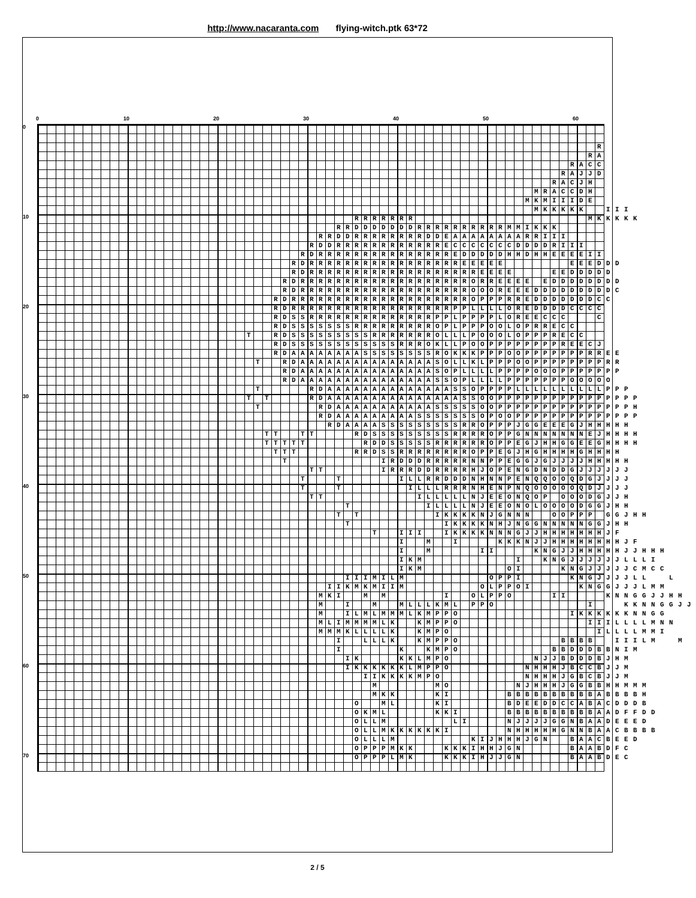http://www.nacaranta.com flying-witch.ptk 63*72
0 10 20 30 40 50 60
0
10
20
30
40
50
60
70
R
RA
RACC
RAJJD
RACJH
MRACCDH
MKMIIIDE
MKKKKK III
RRRRRRR MKKKKK
RRDDDDDDDRRRRRRRRRRMMIKKK
RRDDRRRRRRRRDDEAAAAAAAARRIII
RDDRRRRRRRRRRRRECCCCCCCDDDDRIII
RDRRRRRRRRRRRRRRREDDDDDHHDHHEEEEII
RDRRRRRRRRRRRRRRRRREEEEE EEEDDD
RDRRRRRRRRRRRRRRRRRRREEEE EEDDDDD
RDRRRRRRRRRRRRRRRRRRRORREEEE EDDDDDDDD
RDRRRRRRRRRRRRRRRRRRROOOREEEDDDDDDDDDC
RDRRRRRRRRRRRRRRRRRRRROPPPRREDDDDDDDCC
RDRRRRRRRRRRRRRRRRRRPPLLLLOREDDDDCCCC
RDSSRRRRRRRRRRRRRRPPLPPPPLOREECCC C
RDSSSSSSSRRRRRRRRROPLPPPOOLOPRRECC
T RDSSSSSSSSSRRRRRRROLLLPOOOLOPPPRECC
RDSSSSSSSSSSSSRRROKLLPOOPPPPPPPPREECJ
RDAAAAAAAASSSSSSSSROKKKPPPOOPPPPPPPRREE
T RDAAAAAAAAAAAAAAASOLLKLPPPOOPPPPPPPPRR
RDAAAAAAAAAAAAAAASOPLLLLPPPPOOOPPPPPPP
RDAAAAAAAAAAAAAAASSOPLLLLPPPPPPPOOOOO
T RDAAAAAAAAAAAAAASSOPPPPLLLLLLLLLLPPP
T T RDAAAAAAAAAAAAAAASSOOPPPPPPPPPPPPPPPP
T RDAAAAAAAAAAASSSSSOOPPPPPPPPPPPPPPPH
RDAAAAAAAAASSSSSSSOPOOPPPPPPPPPPPPPP
RDAAAASSSSSSSSSRROPPPJGGEEEGJHHHHH
TT TT RDSSSSSSSSSRRRROPPGNNNNNNNEJHHHH
TTTTT RDDSSSSSRRRRRROPPEGJHHGGEEGHHHH
TTT RRDSSRRRRRRRROPPEGJHGHHHHGHHHH
T IRDDDRRRRRNNPPEGGJGJJJJHHHHH
TT IRRRDDRRRRHJOPENGDNDDGJJJJJJ
T T ILLRRDDDNHNNPENQQOOQDGJJJJ
T T ILLLRRRNHENPNQOOOOOQDJJJJ
TT ILLLLLNJEEONQOP OOODGJJH
T ILLLLNJEEONOLOOOODGGJHH
T T IKKKKNJGNNN OOPPP GGJHH
T IKKKKNHJNGGNNNNNGGJHH
T III IKKKKNNNGJJHHHHHHHJF
I M I KKKNJJHHHHHHHHJF
I M II KNGJJHHHHHJJHHH
IKM I KNGJJJJJJLLLI
IKM OI KNGJJJJJCMCC
IIIMILM OPPI KNGJJJJLL L
IIKMKMIIM OLPPOI KNGGJJJLMM
MKI M M I OLPPO II KNNGGJJHH
M I M MLLLKML PPO I KKNNGGJJ
M ILMLMMMLKMPPO IKKKKKKNNGG
MLIMMMMLK KMPPO IIILLLLMNN
MMMKLLLLK KMPO ILLLLMMI
I LLLK KMPPO BBBB IIILM M
I K KMPO BBDDDBBNIM
IK KKLMPO NJJBDDDBJHM
IKKKKKKLMPPO NHHHJBCCBJJM
IIKKKKMPO NHHHJGBCBJJM
M MO NJHHHJGGBBHHMMM
MKK KI BBBBBBBBBBABBBBH
O ML KI BDEEDDCCABACDDDB
OKML KKI BBBBBBBBBBAADFFDD
OLLM LI NJJJJGGNBAADEEED
OLLMKKKKKKI NHHHHHGNNBAACBBBB
OLLLM KIJHHHJGN BAACBEED
OPPPMKK KKKIHHJGN BAABDFC
OPPPLMK KKKIHJJGN BAABDEC
2 / 5